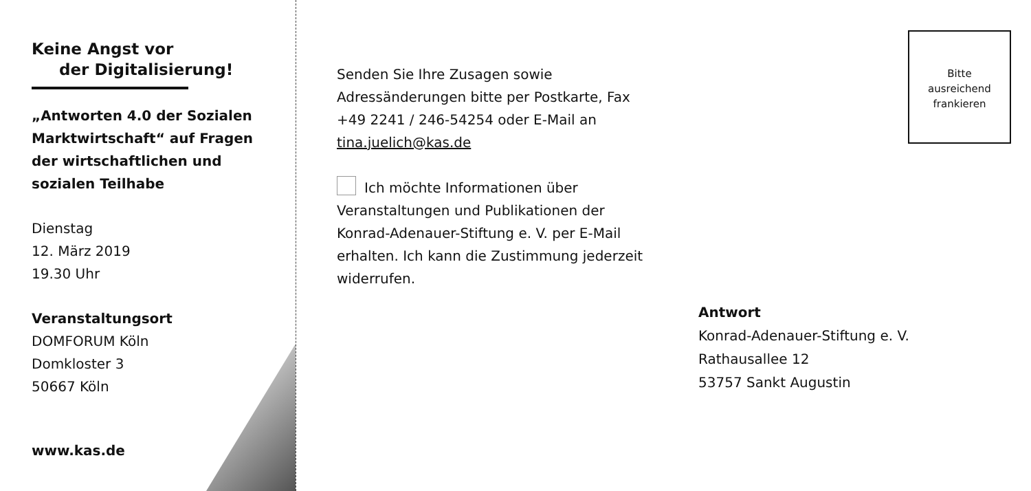Keine Angst vor
der Digitalisierung!
„Antworten 4.0 der Sozialen Marktwirtschaft“ auf Fragen der wirtschaftlichen und sozialen Teilhabe
Dienstag
12. März 2019
19.30 Uhr
Veranstaltungsort
DOMFORUM Köln
Domkloster 3
50667 Köln
www.kas.de
Senden Sie Ihre Zusagen sowie Adressänderungen bitte per Postkarte, Fax +49 2241 / 246-54254 oder E-Mail an tina.juelich@kas.de
Ich möchte Informationen über Veranstaltungen und Publikationen der Konrad-Adenauer-Stiftung e. V. per E-Mail erhalten. Ich kann die Zustim­mung jederzeit widerrufen.
Bitte
ausreichend
frankieren
Antwort
Konrad-Adenauer-Stiftung e. V.
Rathausallee 12
53757 Sankt Augustin